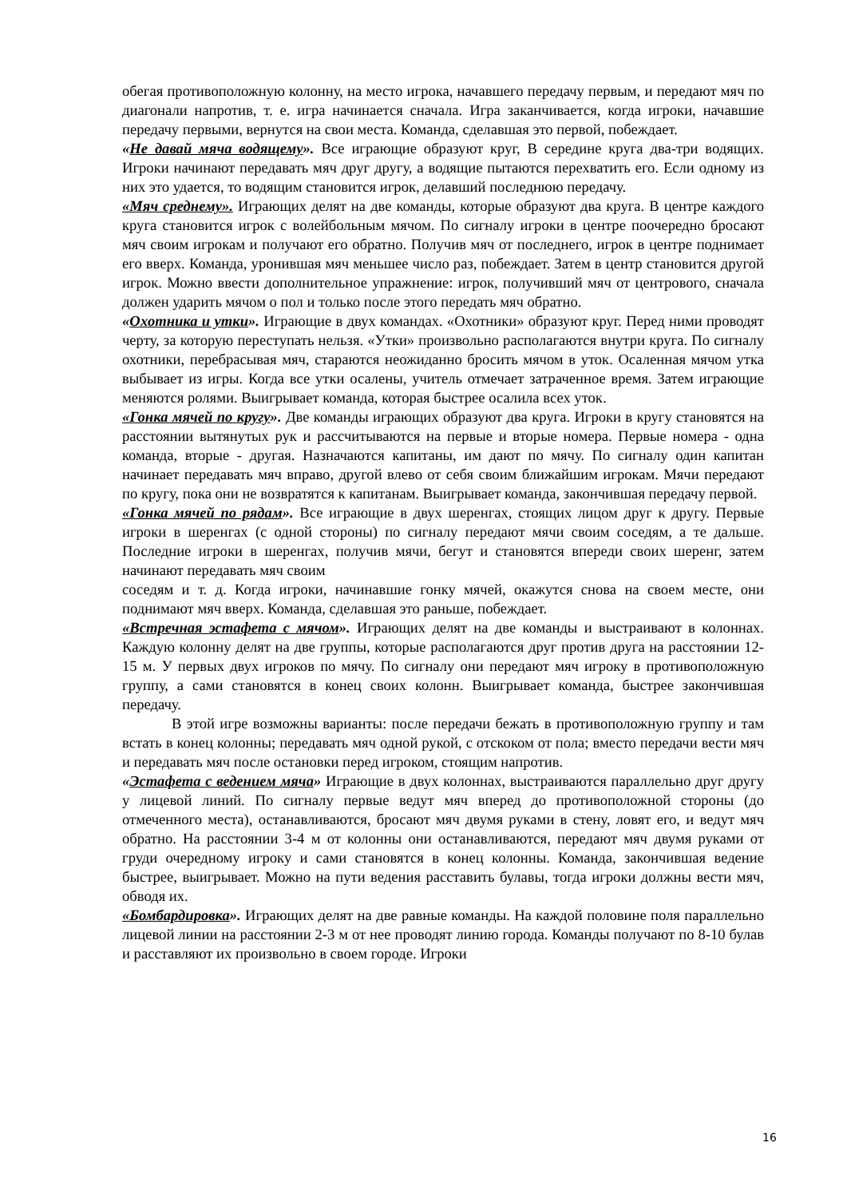обегая противоположную колонну, на место игрока, начавшего передачу первым, и передают мяч по диагонали напротив, т. е. игра начинается сначала. Игра заканчивается, когда игроки, начавшие передачу первыми, вернутся на свои места. Команда, сделавшая это первой, побеждает.
«Не давай мяча водящему». Все играющие образуют круг, В середине круга два-три водящих. Игроки начинают передавать мяч друг другу, а водящие пытаются перехватить его. Если одному из них это удается, то водящим становится игрок, делавший последнюю передачу.
«Мяч среднему». Играющих делят на две команды, которые образуют два круга. В центре каждого круга становится игрок с волейбольным мячом. По сигналу игроки в центре поочередно бросают мяч своим игрокам и получают его обратно. Получив мяч от последнего, игрок в центре поднимает его вверх. Команда, уронившая мяч меньшее число раз, побеждает. Затем в центр становится другой игрок. Можно ввести дополнительное упражнение: игрок, получивший мяч от центрового, сначала должен ударить мячом о пол и только после этого передать мяч обратно.
«Охотника и утки». Играющие в двух командах. «Охотники» образуют круг. Перед ними проводят черту, за которую переступать нельзя. «Утки» произвольно располагаются внутри круга. По сигналу охотники, перебрасывая мяч, стараются неожиданно бросить мячом в уток. Осаленная мячом утка выбывает из игры. Когда все утки осалены, учитель отмечает затраченное время. Затем играющие меняются ролями. Выигрывает команда, которая быстрее осалила всех уток.
«Гонка мячей по кругу». Две команды играющих образуют два круга. Игроки в кругу становятся на расстоянии вытянутых рук и рассчитываются на первые и вторые номера. Первые номера - одна команда, вторые - другая. Назначаются капитаны, им дают по мячу. По сигналу один капитан начинает передавать мяч вправо, другой влево от себя своим ближайшим игрокам. Мячи передают по кругу, пока они не возвратятся к капитанам. Выигрывает команда, закончившая передачу первой.
«Гонка мячей по рядам». Все играющие в двух шеренгах, стоящих лицом друг к другу. Первые игроки в шеренгах (с одной стороны) по сигналу передают мячи своим соседям, а те дальше. Последние игроки в шеренгах, получив мячи, бегут и становятся впереди своих шеренг, затем начинают передавать мяч своим
соседям и т. д. Когда игроки, начинавшие гонку мячей, окажутся снова на своем месте, они поднимают мяч вверх. Команда, сделавшая это раньше, побеждает.
«Встречная эстафета с мячом». Играющих делят на две команды и выстраивают в колоннах. Каждую колонну делят на две группы, которые располагаются друг против друга на расстоянии 12-15 м. У первых двух игроков по мячу. По сигналу они передают мяч игроку в противоположную группу, а сами становятся в конец своих колонн. Выигрывает команда, быстрее закончившая передачу.
В этой игре возможны варианты: после передачи бежать в противоположную группу и там встать в конец колонны; передавать мяч одной рукой, с отскоком от пола; вместо передачи вести мяч и передавать мяч после остановки перед игроком, стоящим напротив.
«Эстафета с ведением мяча» Играющие в двух колоннах, выстраиваются параллельно друг другу у лицевой линий. По сигналу первые ведут мяч вперед до противоположной стороны (до отмеченного места), останавливаются, бросают мяч двумя руками в стену, ловят его, и ведут мяч обратно. На расстоянии 3-4 м от колонны они останавливаются, передают мяч двумя руками от груди очередному игроку и сами становятся в конец колонны. Команда, закончившая ведение быстрее, выигрывает. Можно на пути ведения расставить булавы, тогда игроки должны вести мяч, обводя их.
«Бомбардировка». Играющих делят на две равные команды. На каждой половине поля параллельно лицевой линии на расстоянии 2-3 м от нее проводят линию города. Команды получают по 8-10 булав и расставляют их произвольно в своем городе. Игроки
16